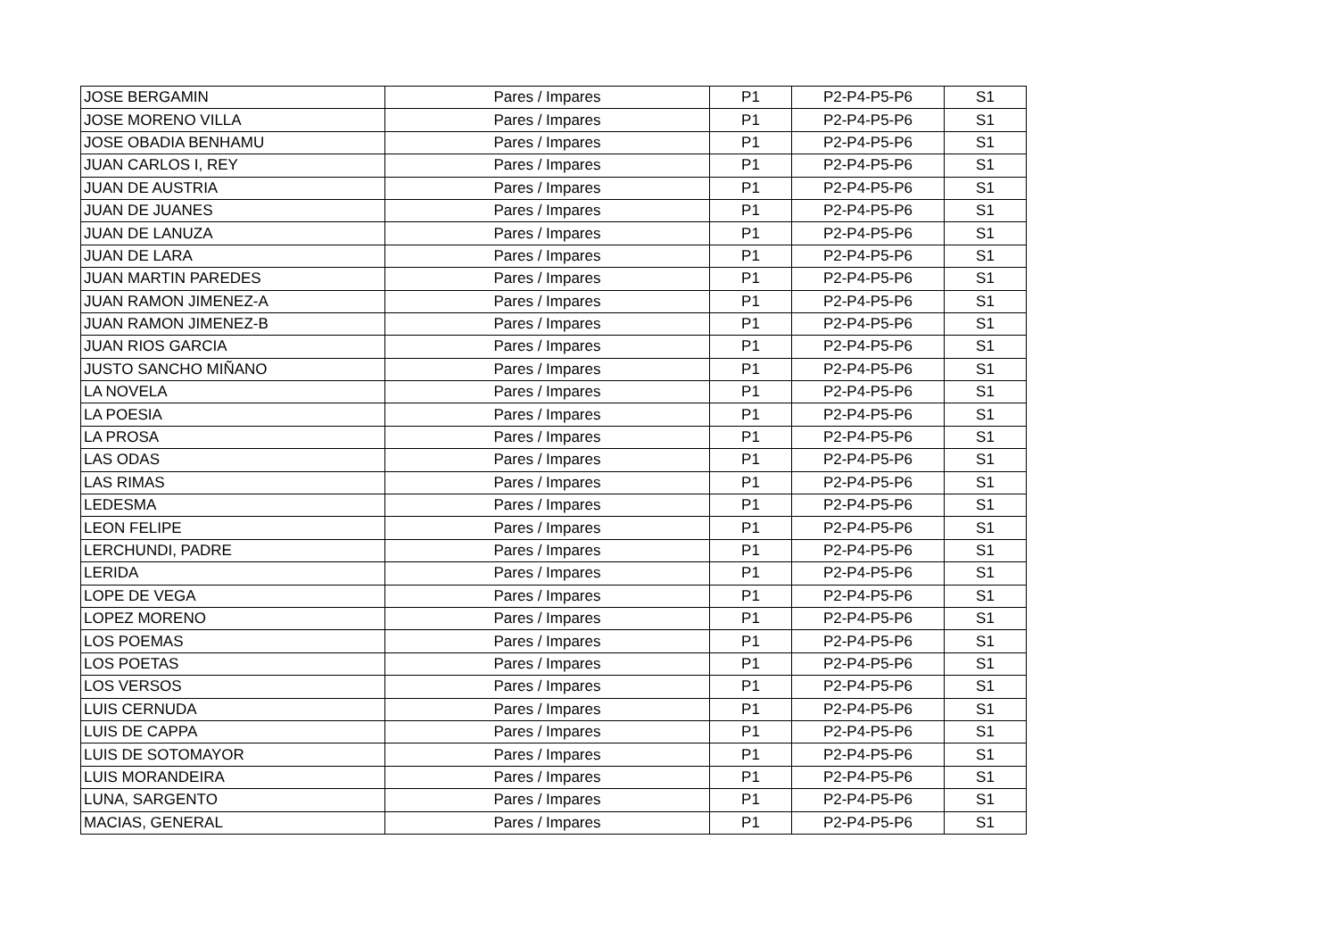| JOSE BERGAMIN | Pares / Impares | P1 | P2-P4-P5-P6 | S1 |
| JOSE MORENO VILLA | Pares / Impares | P1 | P2-P4-P5-P6 | S1 |
| JOSE OBADIA BENHAMU | Pares / Impares | P1 | P2-P4-P5-P6 | S1 |
| JUAN CARLOS I, REY | Pares / Impares | P1 | P2-P4-P5-P6 | S1 |
| JUAN DE AUSTRIA | Pares / Impares | P1 | P2-P4-P5-P6 | S1 |
| JUAN DE JUANES | Pares / Impares | P1 | P2-P4-P5-P6 | S1 |
| JUAN DE LANUZA | Pares / Impares | P1 | P2-P4-P5-P6 | S1 |
| JUAN DE LARA | Pares / Impares | P1 | P2-P4-P5-P6 | S1 |
| JUAN MARTIN PAREDES | Pares / Impares | P1 | P2-P4-P5-P6 | S1 |
| JUAN RAMON JIMENEZ-A | Pares / Impares | P1 | P2-P4-P5-P6 | S1 |
| JUAN RAMON JIMENEZ-B | Pares / Impares | P1 | P2-P4-P5-P6 | S1 |
| JUAN RIOS GARCIA | Pares / Impares | P1 | P2-P4-P5-P6 | S1 |
| JUSTO SANCHO MIÑANO | Pares / Impares | P1 | P2-P4-P5-P6 | S1 |
| LA NOVELA | Pares / Impares | P1 | P2-P4-P5-P6 | S1 |
| LA POESIA | Pares / Impares | P1 | P2-P4-P5-P6 | S1 |
| LA PROSA | Pares / Impares | P1 | P2-P4-P5-P6 | S1 |
| LAS ODAS | Pares / Impares | P1 | P2-P4-P5-P6 | S1 |
| LAS RIMAS | Pares / Impares | P1 | P2-P4-P5-P6 | S1 |
| LEDESMA | Pares / Impares | P1 | P2-P4-P5-P6 | S1 |
| LEON FELIPE | Pares / Impares | P1 | P2-P4-P5-P6 | S1 |
| LERCHUNDI, PADRE | Pares / Impares | P1 | P2-P4-P5-P6 | S1 |
| LERIDA | Pares / Impares | P1 | P2-P4-P5-P6 | S1 |
| LOPE DE VEGA | Pares / Impares | P1 | P2-P4-P5-P6 | S1 |
| LOPEZ MORENO | Pares / Impares | P1 | P2-P4-P5-P6 | S1 |
| LOS POEMAS | Pares / Impares | P1 | P2-P4-P5-P6 | S1 |
| LOS POETAS | Pares / Impares | P1 | P2-P4-P5-P6 | S1 |
| LOS VERSOS | Pares / Impares | P1 | P2-P4-P5-P6 | S1 |
| LUIS CERNUDA | Pares / Impares | P1 | P2-P4-P5-P6 | S1 |
| LUIS DE CAPPA | Pares / Impares | P1 | P2-P4-P5-P6 | S1 |
| LUIS DE SOTOMAYOR | Pares / Impares | P1 | P2-P4-P5-P6 | S1 |
| LUIS MORANDEIRA | Pares / Impares | P1 | P2-P4-P5-P6 | S1 |
| LUNA, SARGENTO | Pares / Impares | P1 | P2-P4-P5-P6 | S1 |
| MACIAS, GENERAL | Pares / Impares | P1 | P2-P4-P5-P6 | S1 |